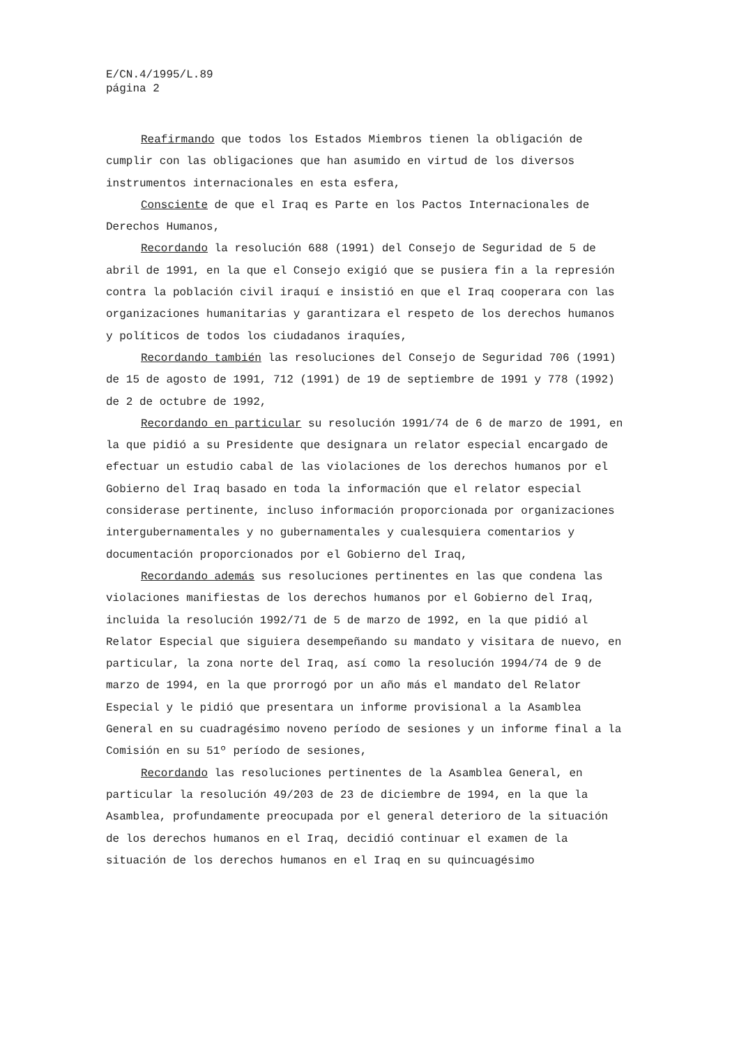E/CN.4/1995/L.89
página 2
Reafirmando que todos los Estados Miembros tienen la obligación de cumplir con las obligaciones que han asumido en virtud de los diversos instrumentos internacionales en esta esfera,
Consciente de que el Iraq es Parte en los Pactos Internacionales de Derechos Humanos,
Recordando la resolución 688 (1991) del Consejo de Seguridad de 5 de abril de 1991, en la que el Consejo exigió que se pusiera fin a la represión contra la población civil iraquí e insistió en que el Iraq cooperara con las organizaciones humanitarias y garantizara el respeto de los derechos humanos y políticos de todos los ciudadanos iraquíes,
Recordando también las resoluciones del Consejo de Seguridad 706 (1991) de 15 de agosto de 1991, 712 (1991) de 19 de septiembre de 1991 y 778 (1992) de 2 de octubre de 1992,
Recordando en particular su resolución 1991/74 de 6 de marzo de 1991, en la que pidió a su Presidente que designara un relator especial encargado de efectuar un estudio cabal de las violaciones de los derechos humanos por el Gobierno del Iraq basado en toda la información que el relator especial considerase pertinente, incluso información proporcionada por organizaciones intergubernamentales y no gubernamentales y cualesquiera comentarios y documentación proporcionados por el Gobierno del Iraq,
Recordando además sus resoluciones pertinentes en las que condena las violaciones manifiestas de los derechos humanos por el Gobierno del Iraq, incluida la resolución 1992/71 de 5 de marzo de 1992, en la que pidió al Relator Especial que siguiera desempeñando su mandato y visitara de nuevo, en particular, la zona norte del Iraq, así como la resolución 1994/74 de 9 de marzo de 1994, en la que prorrogó por un año más el mandato del Relator Especial y le pidió que presentara un informe provisional a la Asamblea General en su cuadragésimo noveno período de sesiones y un informe final a la Comisión en su 51º período de sesiones,
Recordando las resoluciones pertinentes de la Asamblea General, en particular la resolución 49/203 de 23 de diciembre de 1994, en la que la Asamblea, profundamente preocupada por el general deterioro de la situación de los derechos humanos en el Iraq, decidió continuar el examen de la situación de los derechos humanos en el Iraq en su quincuagésimo